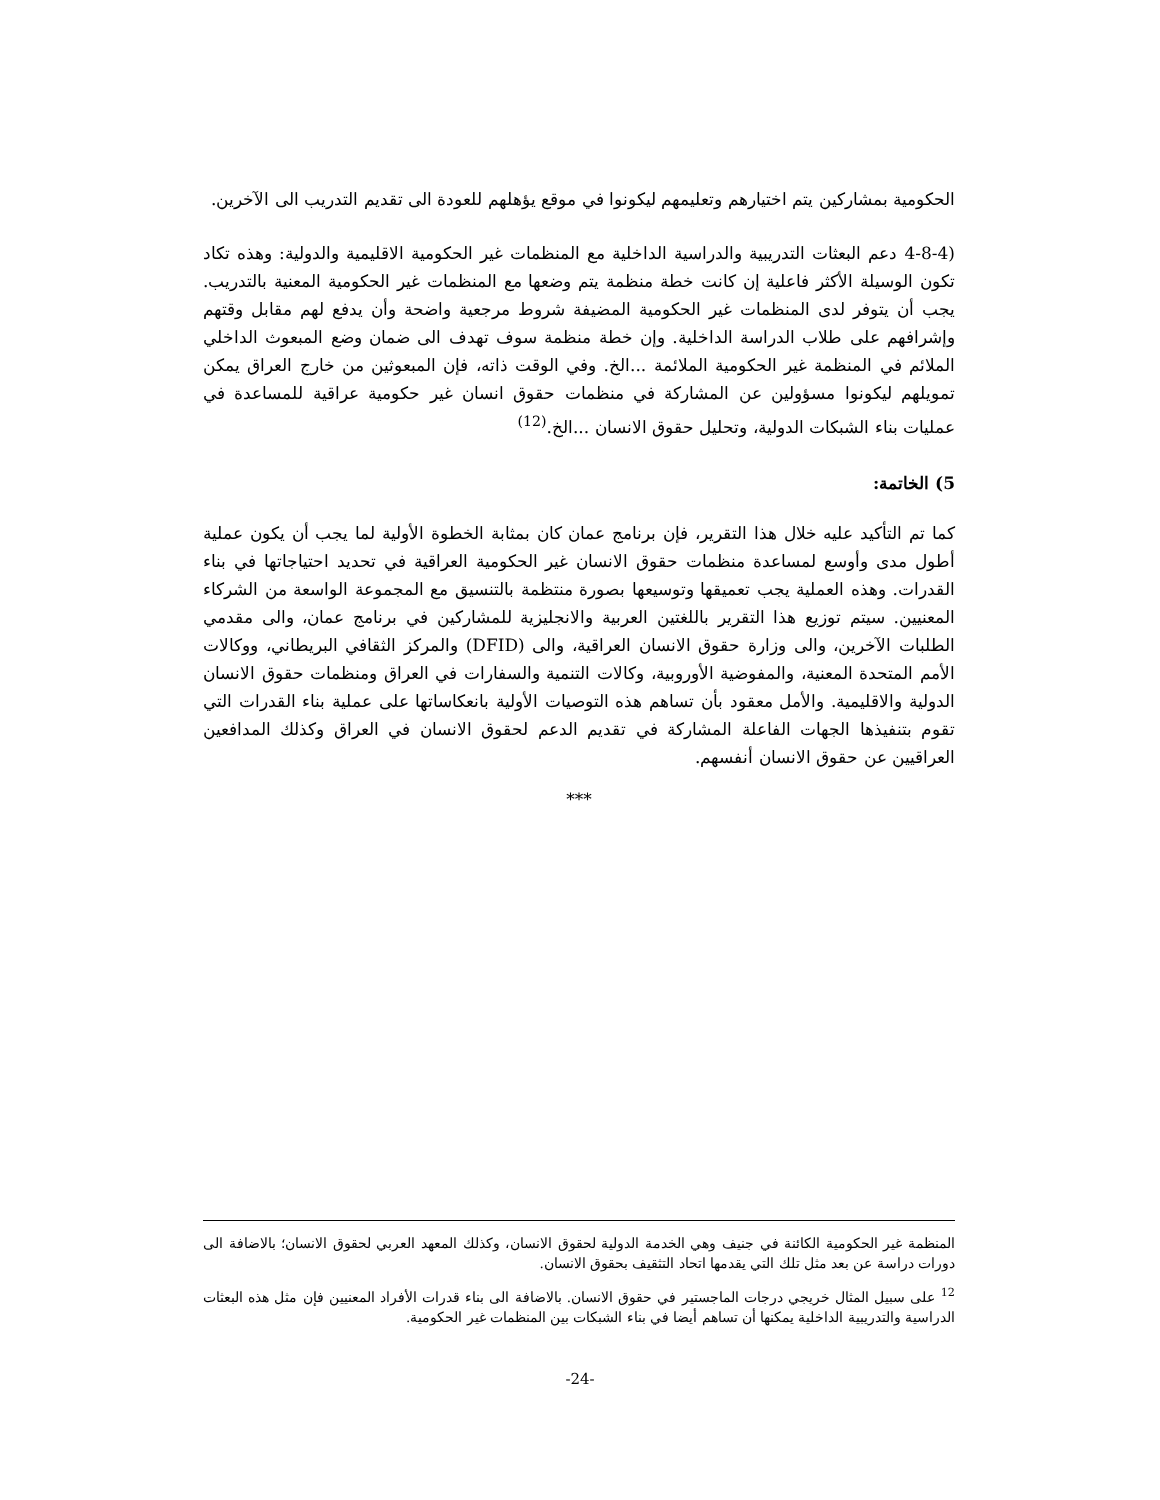الحكومية بمشاركين يتم اختيارهم وتعليمهم ليكونوا في موقع يؤهلهم للعودة الى تقديم التدريب الى الآخرين.
(4-8-4 دعم البعثات التدريبية والدراسية الداخلية مع المنظمات غير الحكومية الاقليمية والدولية: وهذه تكاد تكون الوسيلة الأكثر فاعلية إن كانت خطة منظمة يتم وضعها مع المنظمات غير الحكومية المعنية بالتدريب. يجب أن يتوفر لدى المنظمات غير الحكومية المضيفة شروط مرجعية واضحة وأن يدفع لهم مقابل وقتهم وإشرافهم على طلاب الدراسة الداخلية. وإن خطة منظمة سوف تهدف الى ضمان وضع المبعوث الداخلي الملائم في المنظمة غير الحكومية الملائمة ...الخ. وفي الوقت ذاته، فإن المبعوثين من خارج العراق يمكن تمويلهم ليكونوا مسؤولين عن المشاركة في منظمات حقوق انسان غير حكومية عراقية للمساعدة في عمليات بناء الشبكات الدولية، وتحليل حقوق الانسان ...الخ.<sup>(12)</sup>
5) الخاتمة:
كما تم التأكيد عليه خلال هذا التقرير، فإن برنامج عمان كان بمثابة الخطوة الأولية لما يجب أن يكون عملية أطول مدى وأوسع لمساعدة منظمات حقوق الانسان غير الحكومية العراقية في تحديد احتياجاتها في بناء القدرات. وهذه العملية يجب تعميقها وتوسيعها بصورة منتظمة بالتنسيق مع المجموعة الواسعة من الشركاء المعنيين. سيتم توزيع هذا التقرير باللغتين العربية والانجليزية للمشاركين في برنامج عمان، والى مقدمي الطلبات الآخرين، والى وزارة حقوق الانسان العراقية، والى (DFID) والمركز الثقافي البريطاني، ووكالات الأمم المتحدة المعنية، والمفوضية الأوروبية، وكالات التنمية والسفارات في العراق ومنظمات حقوق الانسان الدولية والاقليمية. والأمل معقود بأن تساهم هذه التوصيات الأولية بانعكاساتها على عملية بناء القدرات التي تقوم بتنفيذها الجهات الفاعلة المشاركة في تقديم الدعم لحقوق الانسان في العراق وكذلك المدافعين العراقيين عن حقوق الانسان أنفسهم.
***
المنظمة غير الحكومية الكائنة في جنيف وهي الخدمة الدولية لحقوق الانسان، وكذلك المعهد العربي لحقوق الانسان؛ بالاضافة الى دورات دراسة عن بعد مثل تلك التي يقدمها اتحاد التثقيف بحقوق الانسان.
<sup>12</sup> على سبيل المثال خريجي درجات الماجستير في حقوق الانسان. بالاضافة الى بناء قدرات الأفراد المعنيين فإن مثل هذه البعثات الدراسية والتدريبية الداخلية يمكنها أن تساهم أيضا في بناء الشبكات بين المنظمات غير الحكومية.
-24-